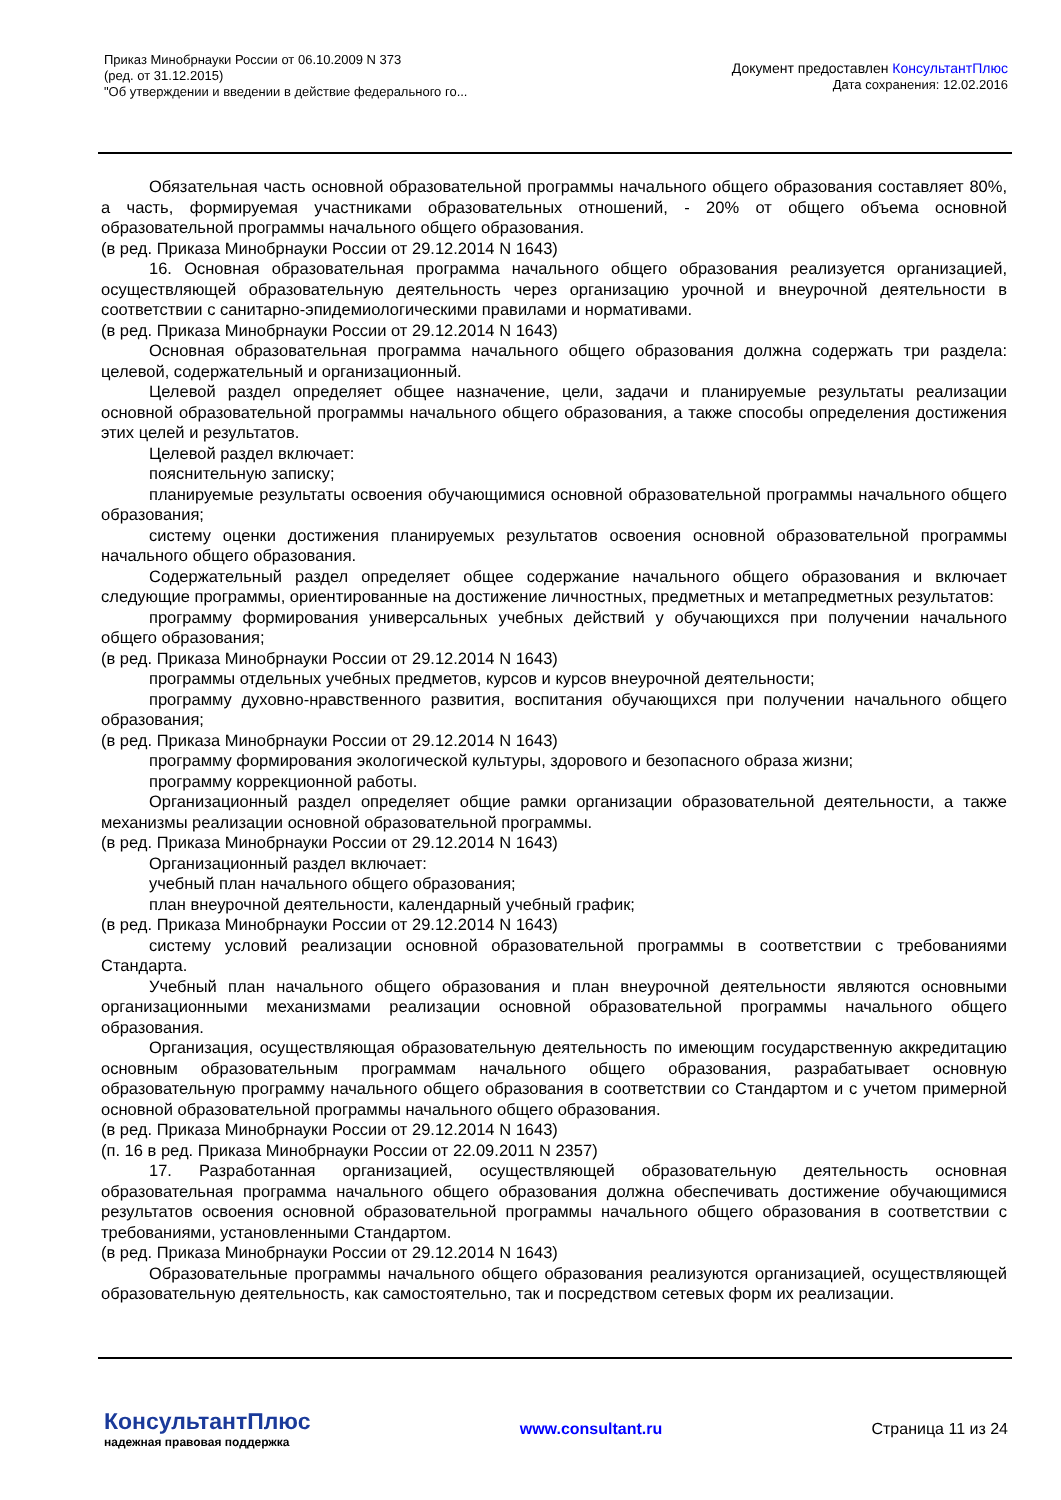Приказ Минобрнауки России от 06.10.2009 N 373
(ред. от 31.12.2015)
"Об утверждении и введении в действие федерального го...
Документ предоставлен КонсультантПлюс
Дата сохранения: 12.02.2016
Обязательная часть основной образовательной программы начального общего образования составляет 80%, а часть, формируемая участниками образовательных отношений, - 20% от общего объема основной образовательной программы начального общего образования.
(в ред. Приказа Минобрнауки России от 29.12.2014 N 1643)
16. Основная образовательная программа начального общего образования реализуется организацией, осуществляющей образовательную деятельность через организацию урочной и внеурочной деятельности в соответствии с санитарно-эпидемиологическими правилами и нормативами.
(в ред. Приказа Минобрнауки России от 29.12.2014 N 1643)
Основная образовательная программа начального общего образования должна содержать три раздела: целевой, содержательный и организационный.
Целевой раздел определяет общее назначение, цели, задачи и планируемые результаты реализации основной образовательной программы начального общего образования, а также способы определения достижения этих целей и результатов.
Целевой раздел включает:
пояснительную записку;
планируемые результаты освоения обучающимися основной образовательной программы начального общего образования;
систему оценки достижения планируемых результатов освоения основной образовательной программы начального общего образования.
Содержательный раздел определяет общее содержание начального общего образования и включает следующие программы, ориентированные на достижение личностных, предметных и метапредметных результатов:
программу формирования универсальных учебных действий у обучающихся при получении начального общего образования;
(в ред. Приказа Минобрнауки России от 29.12.2014 N 1643)
программы отдельных учебных предметов, курсов и курсов внеурочной деятельности;
программу духовно-нравственного развития, воспитания обучающихся при получении начального общего образования;
(в ред. Приказа Минобрнауки России от 29.12.2014 N 1643)
программу формирования экологической культуры, здорового и безопасного образа жизни;
программу коррекционной работы.
Организационный раздел определяет общие рамки организации образовательной деятельности, а также механизмы реализации основной образовательной программы.
(в ред. Приказа Минобрнауки России от 29.12.2014 N 1643)
Организационный раздел включает:
учебный план начального общего образования;
план внеурочной деятельности, календарный учебный график;
(в ред. Приказа Минобрнауки России от 29.12.2014 N 1643)
систему условий реализации основной образовательной программы в соответствии с требованиями Стандарта.
Учебный план начального общего образования и план внеурочной деятельности являются основными организационными механизмами реализации основной образовательной программы начального общего образования.
Организация, осуществляющая образовательную деятельность по имеющим государственную аккредитацию основным образовательным программам начального общего образования, разрабатывает основную образовательную программу начального общего образования в соответствии со Стандартом и с учетом примерной основной образовательной программы начального общего образования.
(в ред. Приказа Минобрнауки России от 29.12.2014 N 1643)
(п. 16 в ред. Приказа Минобрнауки России от 22.09.2011 N 2357)
17. Разработанная организацией, осуществляющей образовательную деятельность основная образовательная программа начального общего образования должна обеспечивать достижение обучающимися результатов освоения основной образовательной программы начального общего образования в соответствии с требованиями, установленными Стандартом.
(в ред. Приказа Минобрнауки России от 29.12.2014 N 1643)
Образовательные программы начального общего образования реализуются организацией, осуществляющей образовательную деятельность, как самостоятельно, так и посредством сетевых форм их реализации.
КонсультантПлюс
надежная правовая поддержка
www.consultant.ru Страница 11 из 24